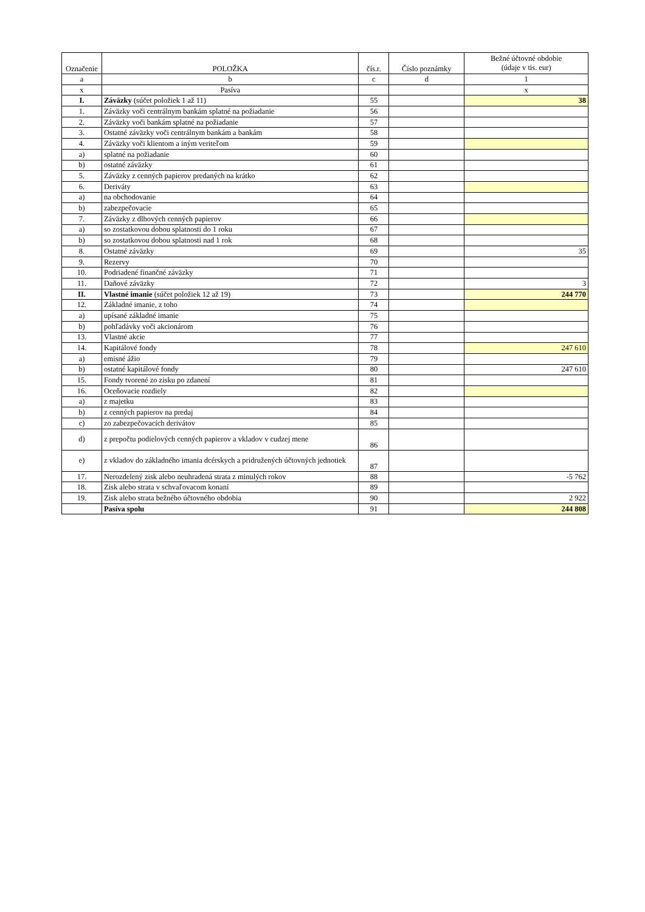| Označenie | POLOŽKA | čís.r. | Číslo poznámky | Bežné účtovné obdobie (údaje v tis. eur) |
| --- | --- | --- | --- | --- |
| a | b | c | d | 1 |
| x | Pasíva | | | x |
| I. | Záväzky (súčet položiek 1 až 11) | 55 | | 38 |
| 1. | Záväzky voči centrálnym bankám splatné na požiadanie | 56 | | |
| 2. | Záväzky voči bankám splatné na požiadanie | 57 | | |
| 3. | Ostatné záväzky voči centrálnym bankám a bankám | 58 | | |
| 4. | Záväzky voči klientom a iným veriteľom | 59 | | |
| a) | splatné na požiadanie | 60 | | |
| b) | ostatné záväzky | 61 | | |
| 5. | Záväzky z cenných papierov predaných na krátko | 62 | | |
| 6. | Deriváty | 63 | | |
| a) | na obchodovanie | 64 | | |
| b) | zabezpečovacie | 65 | | |
| 7. | Záväzky z dlhových cenných papierov | 66 | | |
| a) | so zostatkovou dobou splatnosti do 1 roku | 67 | | |
| b) | so zostatkovou dobou splatnosti nad 1 rok | 68 | | |
| 8. | Ostatné záväzky | 69 | | 35 |
| 9. | Rezervy | 70 | | |
| 10. | Podriadené finančné záväzky | 71 | | |
| 11. | Daňové záväzky | 72 | | 3 |
| II. | Vlastné imanie (súčet položiek 12 až 19) | 73 | | 244 770 |
| 12. | Základné imanie, z toho | 74 | | |
| a) | upísané základné imanie | 75 | | |
| b) | pohľadávky voči akcionárom | 76 | | |
| 13. | Vlastné akcie | 77 | | |
| 14. | Kapitálové fondy | 78 | | 247 610 |
| a) | emisné ážio | 79 | | |
| b) | ostatné kapitálové fondy | 80 | | 247 610 |
| 15. | Fondy tvorené zo zisku po zdanení | 81 | | |
| 16. | Oceňovacie rozdiely | 82 | | |
| a) | z majetku | 83 | | |
| b) | z cenných papierov na predaj | 84 | | |
| c) | zo zabezpečovacích derivátov | 85 | | |
| d) | z prepočtu podielových cenných papierov a vkladov v cudzej mene | 86 | | |
| e) | z vkladov do základného imania dcérskych a pridružených účtovných jednotiek | 87 | | |
| 17. | Nerozdelený zisk alebo neuhradená strata z minulých rokov | 88 | | -5 762 |
| 18. | Zisk alebo strata v schvaľovacom konaní | 89 | | |
| 19. | Zisk alebo strata bežného účtovného obdobia | 90 | | 2 922 |
| | Pasíva spolu | 91 | | 244 808 |